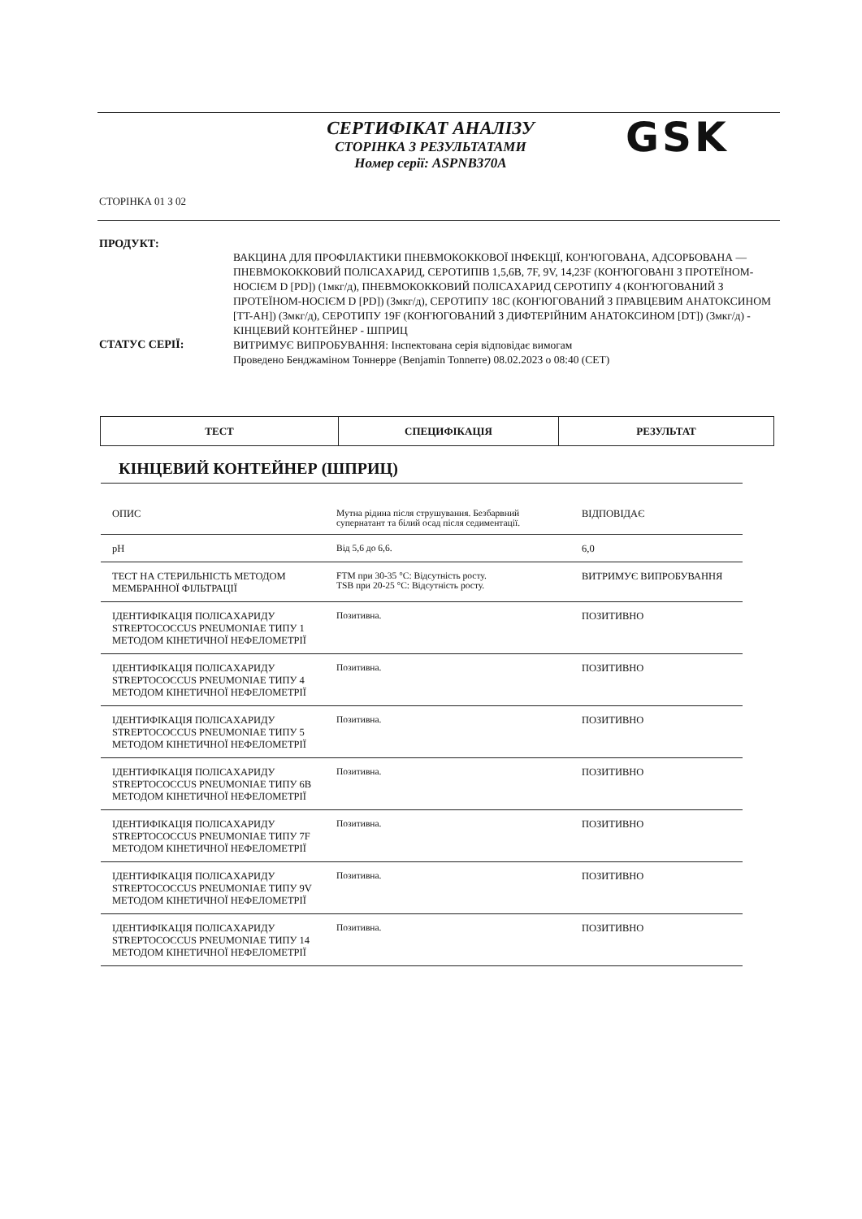СЕРТИФІКАТ АНАЛІЗУ
СТОРІНКА З РЕЗУЛЬТАТАМИ
Номер серії: ASPNB370A
GSK
СТОРІНКА 01 З 02
ПРОДУКТ:
ВАКЦИНА ДЛЯ ПРОФІЛАКТИКИ ПНЕВМОКОККОВОЇ ІНФЕКЦІЇ, КОН'ЮГОВАНА, АДСОРБОВАНА — ПНЕВМОКОККОВИЙ ПОЛІСАХАРИД, СЕРОТИПІВ 1,5,6B, 7F, 9V, 14,23F (КОН'ЮГОВАНІ З ПРОТЕЇНОМ-НОСІЄМ D [PD]) (1мкг/д), ПНЕВМОКОККОВИЙ ПОЛІСАХАРИД СЕРОТИПУ 4 (КОН'ЮГОВАНИЙ З ПРОТЕЇНОМ-НОСІЄМ D [PD]) (3мкг/д), СЕРОТИПУ 18C (КОН'ЮГОВАНИЙ З ПРАВЦЕВИМ АНАТОКСИНОМ [TT-AH]) (3мкг/д), СЕРОТИПУ 19F (КОН'ЮГОВАНИЙ З ДИФТЕРІЙНИМ АНАТОКСИНОМ [DT]) (3мкг/д) - КІНЦЕВИЙ КОНТЕЙНЕР - ШПРИЦ
СТАТУС СЕРІЇ:
ВИТРИМУЄ ВИПРОБУВАННЯ: Інспектована серія відповідає вимогам
Проведено Бенджаміном Тоннерре (Benjamin Tonnerre) 08.02.2023 о 08:40 (CET)
| ТЕСТ | СПЕЦИФІКАЦІЯ | РЕЗУЛЬТАТ |
| --- | --- | --- |
КІНЦЕВИЙ КОНТЕЙНЕР (ШПРИЦ)
| ОПИС | Мутна рідина після струшування. Безбарвний супернатант та білий осад після седиментації. | ВІДПОВІДАЄ |
| pH | Від 5,6 до 6,6. | 6,0 |
| ТЕСТ НА СТЕРИЛЬНІСТЬ МЕТОДОМ МЕМБРАННОЇ ФІЛЬТРАЦІЇ | FTM при 30-35 °C: Відсутність росту. TSB при 20-25 °C: Відсутність росту. | ВИТРИМУЄ ВИПРОБУВАННЯ |
| ІДЕНТИФІКАЦІЯ ПОЛІСАХАРИДУ STREPTOCOCCUS PNEUMONIAE ТИПУ 1 МЕТОДОМ КІНЕТИЧНОЇ НЕФЕЛОМЕТРІЇ | Позитивна. | ПОЗИТИВНО |
| ІДЕНТИФІКАЦІЯ ПОЛІСАХАРИДУ STREPTOCOCCUS PNEUMONIAE ТИПУ 4 МЕТОДОМ КІНЕТИЧНОЇ НЕФЕЛОМЕТРІЇ | Позитивна. | ПОЗИТИВНО |
| ІДЕНТИФІКАЦІЯ ПОЛІСАХАРИДУ STREPTOCOCCUS PNEUMONIAE ТИПУ 5 МЕТОДОМ КІНЕТИЧНОЇ НЕФЕЛОМЕТРІЇ | Позитивна. | ПОЗИТИВНО |
| ІДЕНТИФІКАЦІЯ ПОЛІСАХАРИДУ STREPTOCOCCUS PNEUMONIAE ТИПУ 6B МЕТОДОМ КІНЕТИЧНОЇ НЕФЕЛОМЕТРІЇ | Позитивна. | ПОЗИТИВНО |
| ІДЕНТИФІКАЦІЯ ПОЛІСАХАРИДУ STREPTOCOCCUS PNEUMONIAE ТИПУ 7F МЕТОДОМ КІНЕТИЧНОЇ НЕФЕЛОМЕТРІЇ | Позитивна. | ПОЗИТИВНО |
| ІДЕНТИФІКАЦІЯ ПОЛІСАХАРИДУ STREPTOCOCCUS PNEUMONIAE ТИПУ 9V МЕТОДОМ КІНЕТИЧНОЇ НЕФЕЛОМЕТРІЇ | Позитивна. | ПОЗИТИВНО |
| ІДЕНТИФІКАЦІЯ ПОЛІСАХАРИДУ STREPTOCOCCUS PNEUMONIAE ТИПУ 14 МЕТОДОМ КІНЕТИЧНОЇ НЕФЕЛОМЕТРІЇ | Позитивна. | ПОЗИТИВНО |